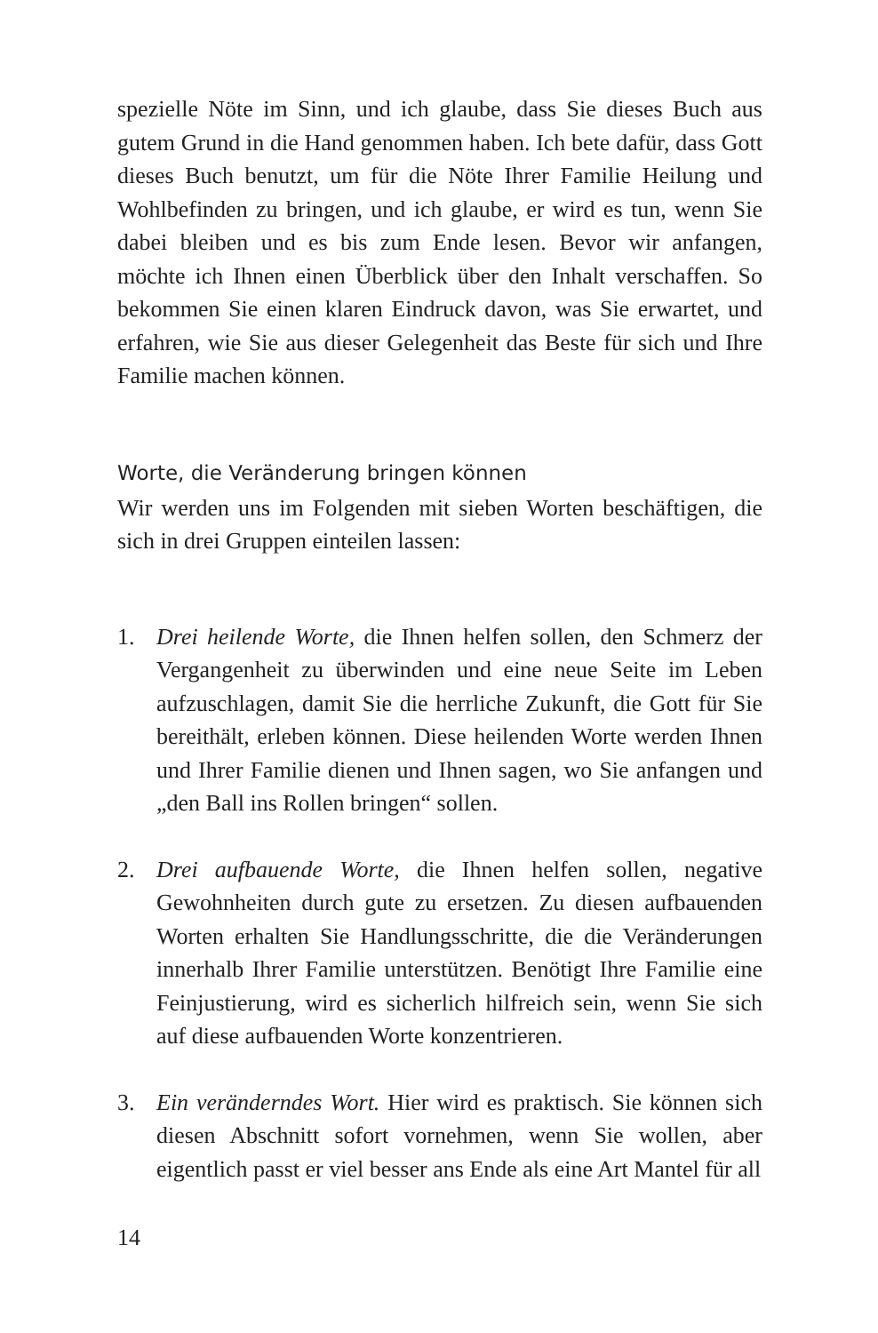spezielle Nöte im Sinn, und ich glaube, dass Sie dieses Buch aus gutem Grund in die Hand genommen haben. Ich bete dafür, dass Gott dieses Buch benutzt, um für die Nöte Ihrer Familie Heilung und Wohlbefinden zu bringen, und ich glaube, er wird es tun, wenn Sie dabei bleiben und es bis zum Ende lesen. Bevor wir anfangen, möchte ich Ihnen einen Überblick über den Inhalt verschaffen. So bekommen Sie einen klaren Eindruck davon, was Sie erwartet, und erfahren, wie Sie aus dieser Gelegenheit das Beste für sich und Ihre Familie machen können.
Worte, die Veränderung bringen können
Wir werden uns im Folgenden mit sieben Worten beschäftigen, die sich in drei Gruppen einteilen lassen:
1. Drei heilende Worte, die Ihnen helfen sollen, den Schmerz der Vergangenheit zu überwinden und eine neue Seite im Leben aufzuschlagen, damit Sie die herrliche Zukunft, die Gott für Sie bereithält, erleben können. Diese heilenden Worte werden Ihnen und Ihrer Familie dienen und Ihnen sagen, wo Sie anfangen und „den Ball ins Rollen bringen“ sollen.
2. Drei aufbauende Worte, die Ihnen helfen sollen, negative Gewohnheiten durch gute zu ersetzen. Zu diesen aufbauenden Worten erhalten Sie Handlungsschritte, die die Veränderungen innerhalb Ihrer Familie unterstützen. Benötigt Ihre Familie eine Feinjustierung, wird es sicherlich hilfreich sein, wenn Sie sich auf diese aufbauenden Worte konzentrieren.
3. Ein veränderndes Wort. Hier wird es praktisch. Sie können sich diesen Abschnitt sofort vornehmen, wenn Sie wollen, aber eigentlich passt er viel besser ans Ende als eine Art Mantel für all
14